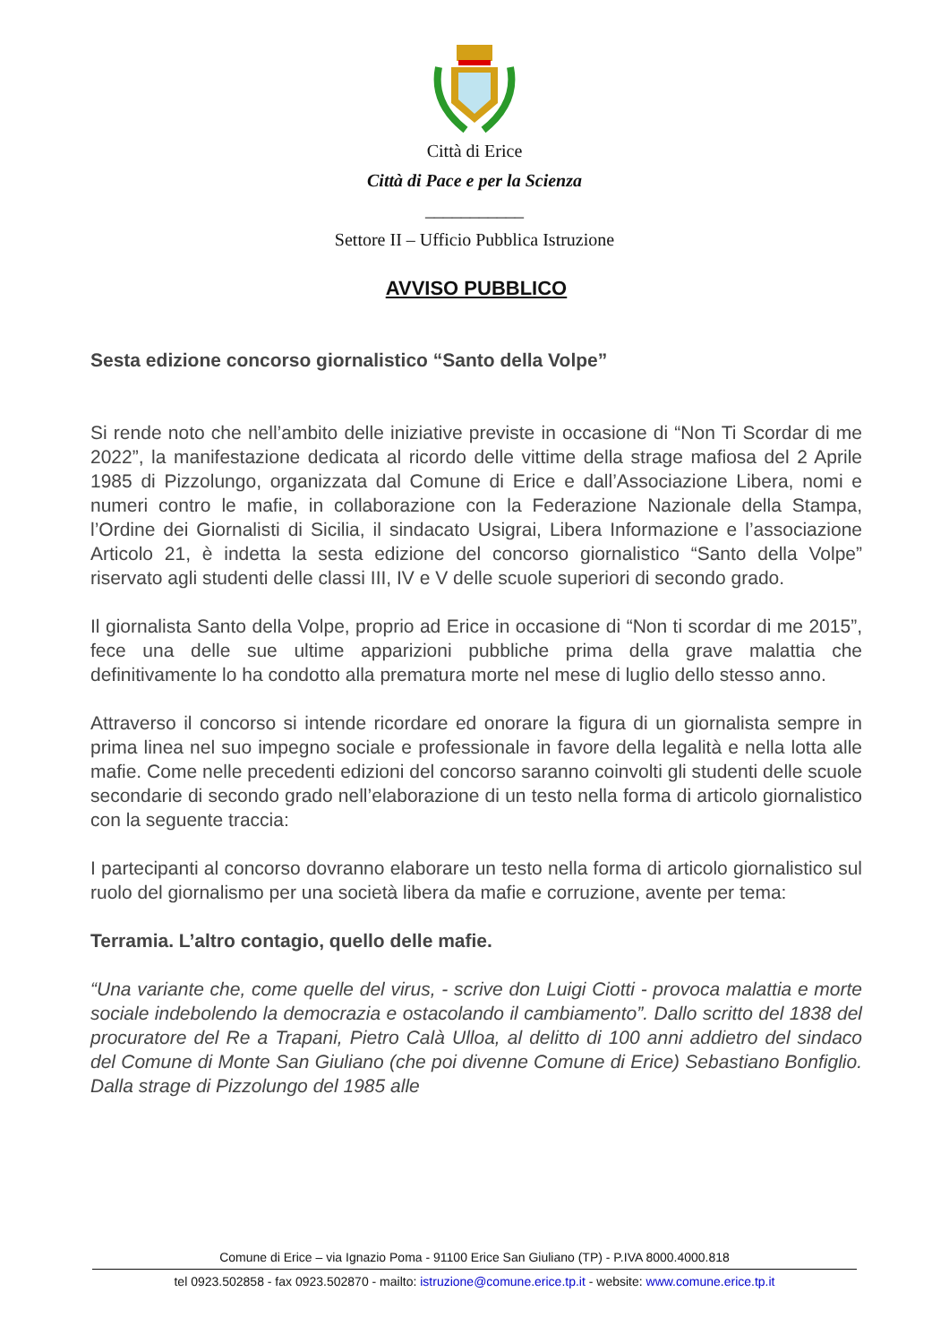Città di Erice
Città di Pace e per la Scienza
___________
Settore II – Ufficio Pubblica Istruzione
AVVISO PUBBLICO
Sesta edizione concorso giornalistico “Santo della Volpe”
Si rende noto che nell’ambito delle iniziative previste in occasione di “Non Ti Scordar di me 2022”, la manifestazione dedicata al ricordo delle vittime della strage mafiosa del 2 Aprile 1985 di Pizzolungo, organizzata dal Comune di Erice e dall’Associazione Libera, nomi e numeri contro le mafie, in collaborazione con la Federazione Nazionale della Stampa, l’Ordine dei Giornalisti di Sicilia, il sindacato Usigrai, Libera Informazione e l’associazione Articolo 21, è indetta la sesta edizione del concorso giornalistico “Santo della Volpe” riservato agli studenti delle classi III, IV e V delle scuole superiori di secondo grado.
Il giornalista Santo della Volpe, proprio ad Erice in occasione di “Non ti scordar di me 2015”, fece una delle sue ultime apparizioni pubbliche prima della grave malattia che definitivamente lo ha condotto alla prematura morte nel mese di luglio dello stesso anno.
Attraverso il concorso si intende ricordare ed onorare la figura di un giornalista sempre in prima linea nel suo impegno sociale e professionale in favore della legalità e nella lotta alle mafie. Come nelle precedenti edizioni del concorso saranno coinvolti gli studenti delle scuole secondarie di secondo grado nell’elaborazione di un testo nella forma di articolo giornalistico con la seguente traccia:
I partecipanti al concorso dovranno elaborare un testo nella forma di articolo giornalistico sul ruolo del giornalismo per una società libera da mafie e corruzione, avente per tema:
Terramia. L’altro contagio, quello delle mafie.
“Una variante che, come quelle del virus, - scrive don Luigi Ciotti - provoca malattia e morte sociale indebolendo la democrazia e ostacolando il cambiamento”. Dallo scritto del 1838 del procuratore del Re a Trapani, Pietro Calà Ulloa, al delitto di 100 anni addietro del sindaco del Comune di Monte San Giuliano (che poi divenne Comune di Erice) Sebastiano Bonfiglio. Dalla strage di Pizzolungo del 1985 alle
Comune di Erice – via Ignazio Poma - 91100 Erice San Giuliano (TP) - P.IVA 8000.4000.818
tel 0923.502858 - fax 0923.502870 - mailto: istruzione@comune.erice.tp.it - website: www.comune.erice.tp.it